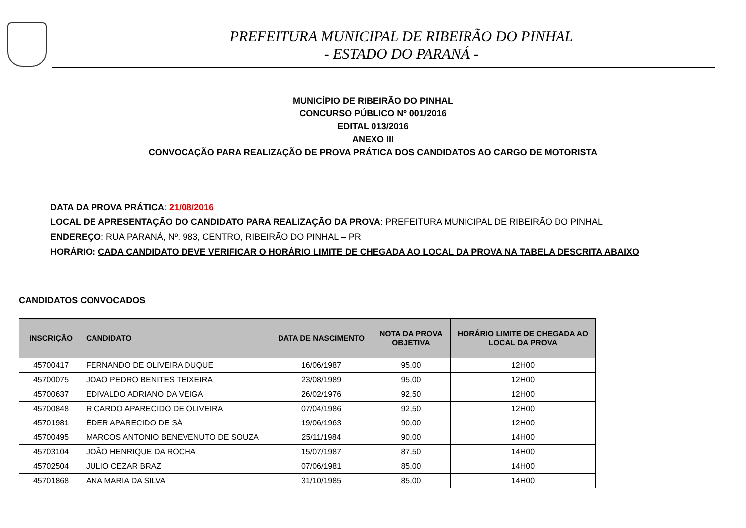PREFEITURA MUNICIPAL DE RIBEIRÃO DO PINHAL
- ESTADO DO PARANÁ -
MUNICÍPIO DE RIBEIRÃO DO PINHAL
CONCURSO PÚBLICO Nº 001/2016
EDITAL 013/2016
ANEXO III
CONVOCAÇÃO PARA REALIZAÇÃO DE PROVA PRÁTICA DOS CANDIDATOS AO CARGO DE MOTORISTA
DATA DA PROVA PRÁTICA: 21/08/2016
LOCAL DE APRESENTAÇÃO DO CANDIDATO PARA REALIZAÇÃO DA PROVA: PREFEITURA MUNICIPAL DE RIBEIRÃO DO PINHAL
ENDEREÇO: RUA PARANÁ, Nº. 983, CENTRO, RIBEIRÃO DO PINHAL – PR
HORÁRIO: CADA CANDIDATO DEVE VERIFICAR O HORÁRIO LIMITE DE CHEGADA AO LOCAL DA PROVA NA TABELA DESCRITA ABAIXO
CANDIDATOS CONVOCADOS
| INSCRIÇÃO | CANDIDATO | DATA DE NASCIMENTO | NOTA DA PROVA OBJETIVA | HORÁRIO LIMITE DE CHEGADA AO LOCAL DA PROVA |
| --- | --- | --- | --- | --- |
| 45700417 | FERNANDO DE OLIVEIRA DUQUE | 16/06/1987 | 95,00 | 12H00 |
| 45700075 | JOAO PEDRO BENITES TEIXEIRA | 23/08/1989 | 95,00 | 12H00 |
| 45700637 | EDIVALDO ADRIANO DA VEIGA | 26/02/1976 | 92,50 | 12H00 |
| 45700848 | RICARDO APARECIDO DE OLIVEIRA | 07/04/1986 | 92,50 | 12H00 |
| 45701981 | ÉDER APARECIDO DE SÁ | 19/06/1963 | 90,00 | 12H00 |
| 45700495 | MARCOS ANTONIO BENEVENUTO DE SOUZA | 25/11/1984 | 90,00 | 14H00 |
| 45703104 | JOÃO HENRIQUE DA ROCHA | 15/07/1987 | 87,50 | 14H00 |
| 45702504 | JULIO CEZAR BRAZ | 07/06/1981 | 85,00 | 14H00 |
| 45701868 | ANA MARIA DA SILVA | 31/10/1985 | 85,00 | 14H00 |